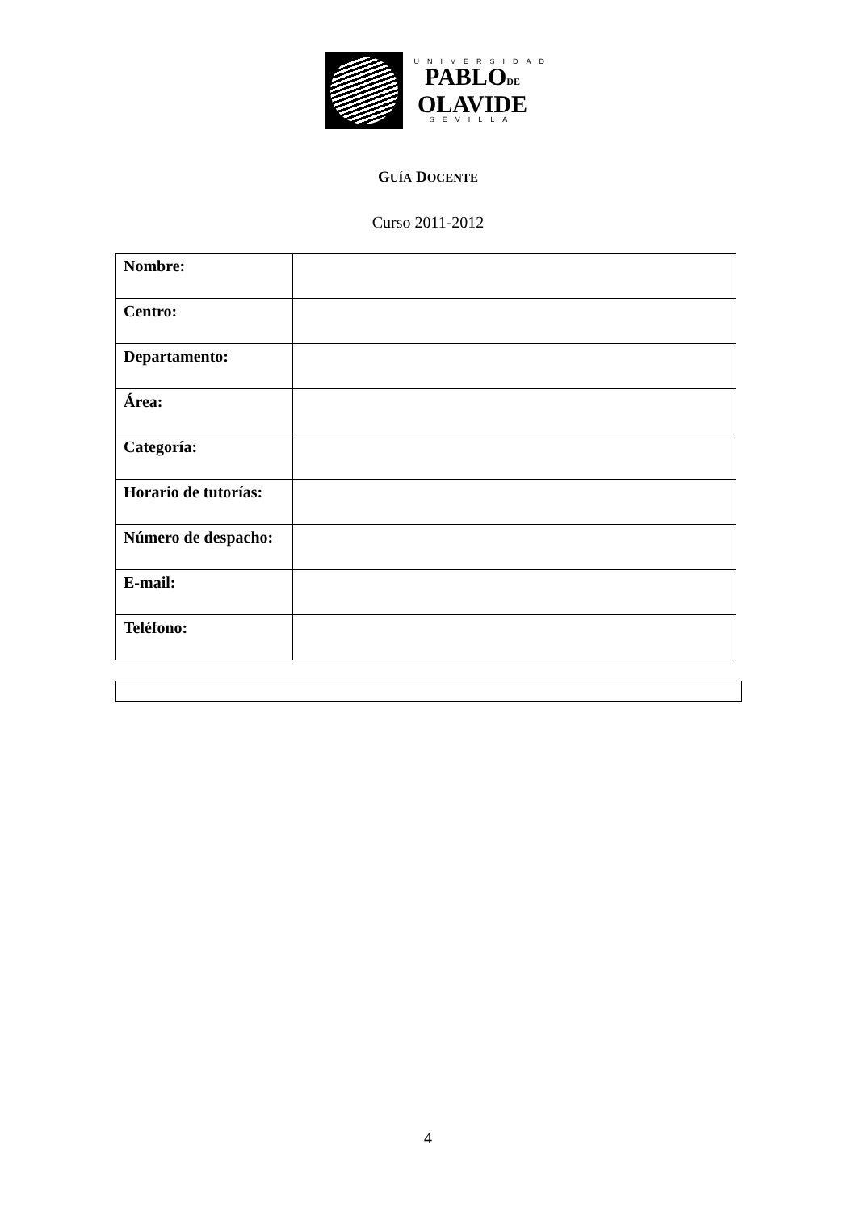UNIVERSIDAD
PABLODE
OLAVIDE
SEVILLA
GUÍA DOCENTE
Curso 2011-2012
| Nombre: | |
| Centro: | |
| Departamento: | |
| Área: | |
| Categoría: | |
| Horario de tutorías: | |
| Número de despacho: | |
| E-mail: | |
| Teléfono: | |
4